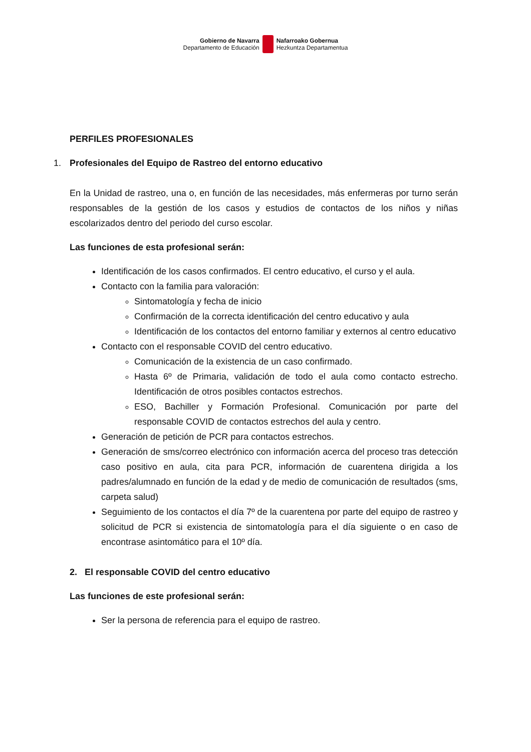Gobierno de Navarra
Departamento de Educación
Nafarroako Gobernua
Hezkuntza Departamentua
PERFILES PROFESIONALES
1. Profesionales del Equipo de Rastreo del entorno educativo
En la Unidad de rastreo, una o, en función de las necesidades, más enfermeras por turno serán responsables de la gestión de los casos y estudios de contactos de los niños y niñas escolarizados dentro del periodo del curso escolar.
Las funciones de esta profesional serán:
Identificación de los casos confirmados. El centro educativo, el curso y el aula.
Contacto con la familia para valoración:
Sintomatología y fecha de inicio
Confirmación de la correcta identificación del centro educativo y aula
Identificación de los contactos del entorno familiar y externos al centro educativo
Contacto con el responsable COVID del centro educativo.
Comunicación de la existencia de un caso confirmado.
Hasta 6º de Primaria, validación de todo el aula como contacto estrecho. Identificación de otros posibles contactos estrechos.
ESO, Bachiller y Formación Profesional. Comunicación por parte del responsable COVID de contactos estrechos del aula y centro.
Generación de petición de PCR para contactos estrechos.
Generación de sms/correo electrónico con información acerca del proceso tras detección caso positivo en aula, cita para PCR, información de cuarentena dirigida a los padres/alumnado en función de la edad y de medio de comunicación de resultados (sms, carpeta salud)
Seguimiento de los contactos el día 7º de la cuarentena por parte del equipo de rastreo y solicitud de PCR si existencia de sintomatología para el día siguiente o en caso de encontrase asintomático para el 10º día.
2. El responsable COVID del centro educativo
Las funciones de este profesional serán:
Ser la persona de referencia para el equipo de rastreo.